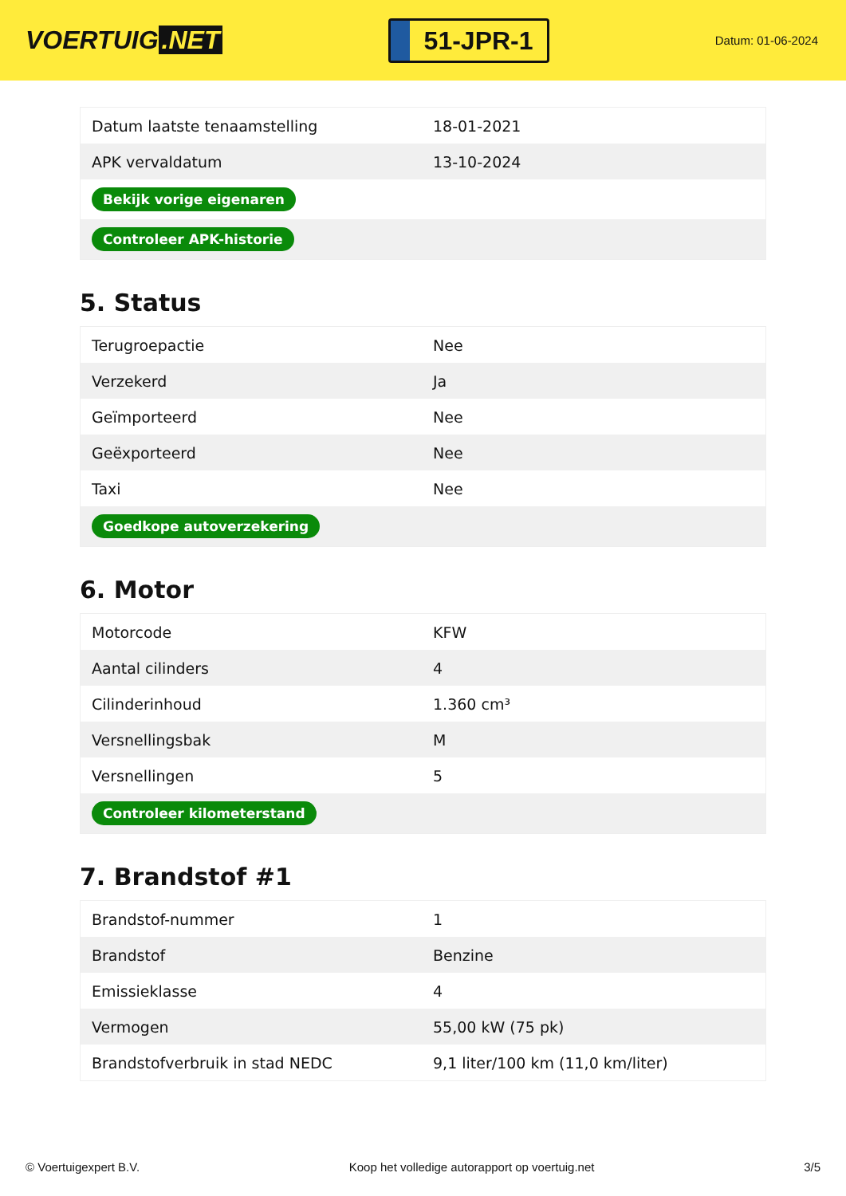VOERTUIG.NET
51-JPR-1
Datum: 01-06-2024
| Datum laatste tenaamstelling | 18-01-2021 |
| APK vervaldatum | 13-10-2024 |
| Bekijk vorige eigenaren | |
| Controleer APK-historie | |
5. Status
| Terugroepactie | Nee |
| Verzekerd | Ja |
| Geïmporteerd | Nee |
| Geëxporteerd | Nee |
| Taxi | Nee |
| Goedkope autoverzekering | |
6. Motor
| Motorcode | KFW |
| Aantal cilinders | 4 |
| Cilinderinhoud | 1.360 cm³ |
| Versnellingsbak | M |
| Versnellingen | 5 |
| Controleer kilometerstand | |
7. Brandstof #1
| Brandstof-nummer | 1 |
| Brandstof | Benzine |
| Emissieklasse | 4 |
| Vermogen | 55,00 kW (75 pk) |
| Brandstofverbruik in stad NEDC | 9,1 liter/100 km (11,0 km/liter) |
© Voertuigexpert B.V. Koop het volledige autorapport op voertuig.net 3/5